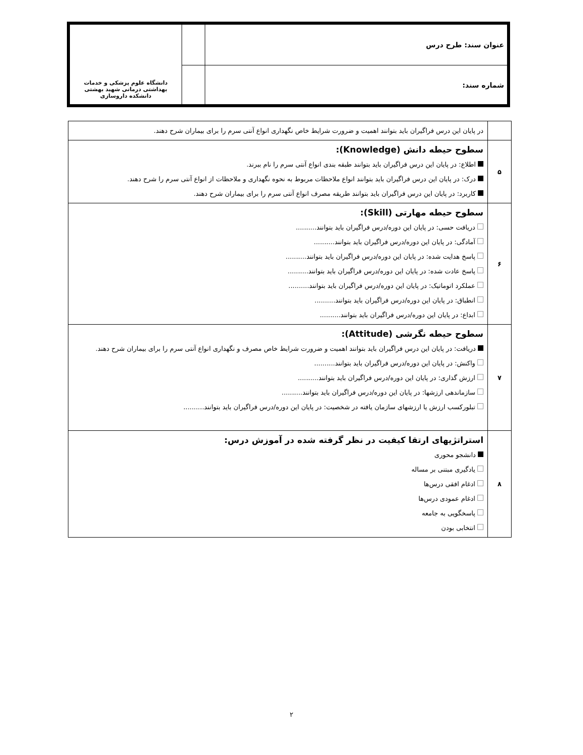| عنوان سند: طرح درس | | دانشگاه علوم پزشکی و خدمات بهداشتی درمانی شهید بهشتی دانشکده داروسازی |
| شماره سند: | | |
| | در پایان این درس فراگیران باید بتوانند اهمیت و ضرورت شرایط خاص نگهداری انواع آنتی سرم را برای بیماران شرح دهند. |
| ۵ | سطوح حیطه دانش (Knowledge): اطلاع: در پایان این درس فراگیران باید بتوانند طبقه بندی انواع آنتی سرم را نام ببرند. درک: در پایان این درس فراگیران باید بتوانند انواع ملاحظات مربوط به نحوه نگهداری و ملاحظات از انواع آنتی سرم را شرح دهند. کاربرد: در پایان این درس فراگیران باید بتوانند طریقه مصرف انواع آنتی سرم را برای بیماران شرح دهند. |
| ۶ | سطوح حیطه مهارتی (Skill): دریافت حسی: در پایان این دوره/درس فراگیران باید بتوانند.......... آمادگی: در پایان این دوره/درس فراگیران باید بتوانند.......... پاسخ هدایت شده: در پایان این دوره/درس فراگیران باید بتوانند.......... پاسخ عادت شده: در پایان این دوره/درس فراگیران باید بتوانند.......... عملکرد اتوماتیک: در پایان این دوره/درس فراگیران باید بتوانند.......... انطباق: در پایان این دوره/درس فراگیران باید بتوانند.......... ابداع: در پایان این دوره/درس فراگیران باید بتوانند.......... |
| ۷ | سطوح حیطه نگرشی (Attitude): دریافت: در پایان این درس فراگیران باید بتوانند اهمیت و ضرورت شرایط خاص مصرف و نگهداری انواع آنتی سرم را برای بیماران شرح دهند. واکنش: در پایان این دوره/درس فراگیران باید بتوانند.......... ارزش گذاری: در پایان این دوره/درس فراگیران باید بتوانند.......... سازماندهی ارزشها: در پایان این دوره/درس فراگیران باید بتوانند.......... تبلورکسب ارزش یا ارزشهای سازمان یافته در شخصیت: در پایان این دوره/درس فراگیران باید بتوانند.......... |
| ۸ | استراتژیهای ارتقا کیفیت در نظر گرفته شده در آموزش درس: دانشجو محوری یادگیری مبتنی بر مساله ادغام افقی درس‌ها ادغام عمودی درس‌ها پاسخگویی به جامعه انتخابی بودن |
۲